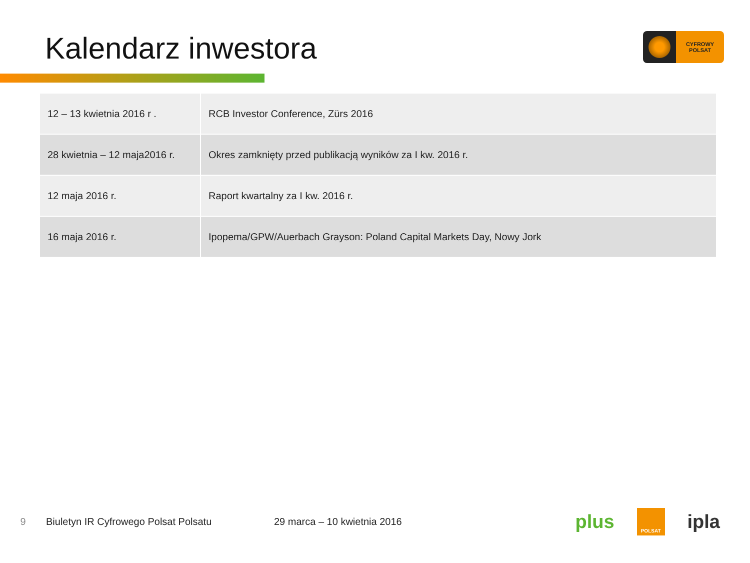Kalendarz inwestora
CYFROWY
POLSAT
| 12 – 13 kwietnia 2016 r . | RCB Investor Conference, Zürs 2016 |
| 28 kwietnia – 12 maja2016 r. | Okres zamknięty przed publikacją wyników za I kw. 2016 r. |
| 12 maja 2016 r. | Raport kwartalny za I kw. 2016 r. |
| 16 maja 2016 r. | Ipopema/GPW/Auerbach Grayson: Poland Capital Markets Day, Nowy Jork |
9 Biuletyn IR Cyfrowego Polsat Polsatu 29 marca – 10 kwietnia 2016
plus POLSAT ipla